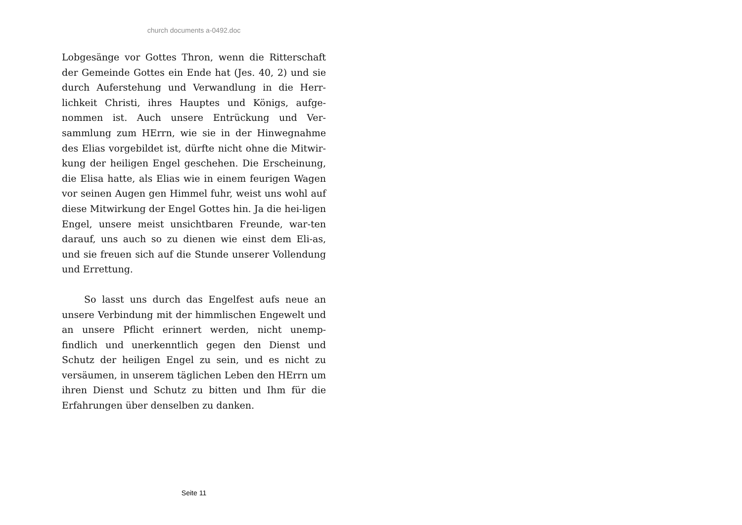church documents a-0492.doc
Lobgesänge vor Gottes Thron, wenn die Ritterschaft der Gemeinde Gottes ein Ende hat (Jes. 40, 2) und sie durch Auferstehung und Verwandlung in die Herr-lichkeit Christi, ihres Hauptes und Königs, aufge-nommen ist. Auch unsere Entrückung und Ver-sammlung zum HErrn, wie sie in der Hinwegnahme des Elias vorgebildet ist, dürfte nicht ohne die Mitwir-kung der heiligen Engel geschehen. Die Erscheinung, die Elisa hatte, als Elias wie in einem feurigen Wagen vor seinen Augen gen Himmel fuhr, weist uns wohl auf diese Mitwirkung der Engel Gottes hin. Ja die hei-ligen Engel, unsere meist unsichtbaren Freunde, war-ten darauf, uns auch so zu dienen wie einst dem Eli-as, und sie freuen sich auf die Stunde unserer Vollendung und Errettung.
So lasst uns durch das Engelfest aufs neue an unsere Verbindung mit der himmlischen Engewelt und an unsere Pflicht erinnert werden, nicht unemp-findlich und unerkenntlich gegen den Dienst und Schutz der heiligen Engel zu sein, und es nicht zu versäumen, in unserem täglichen Leben den HErrn um ihren Dienst und Schutz zu bitten und Ihm für die Erfahrungen über denselben zu danken.
Seite 11